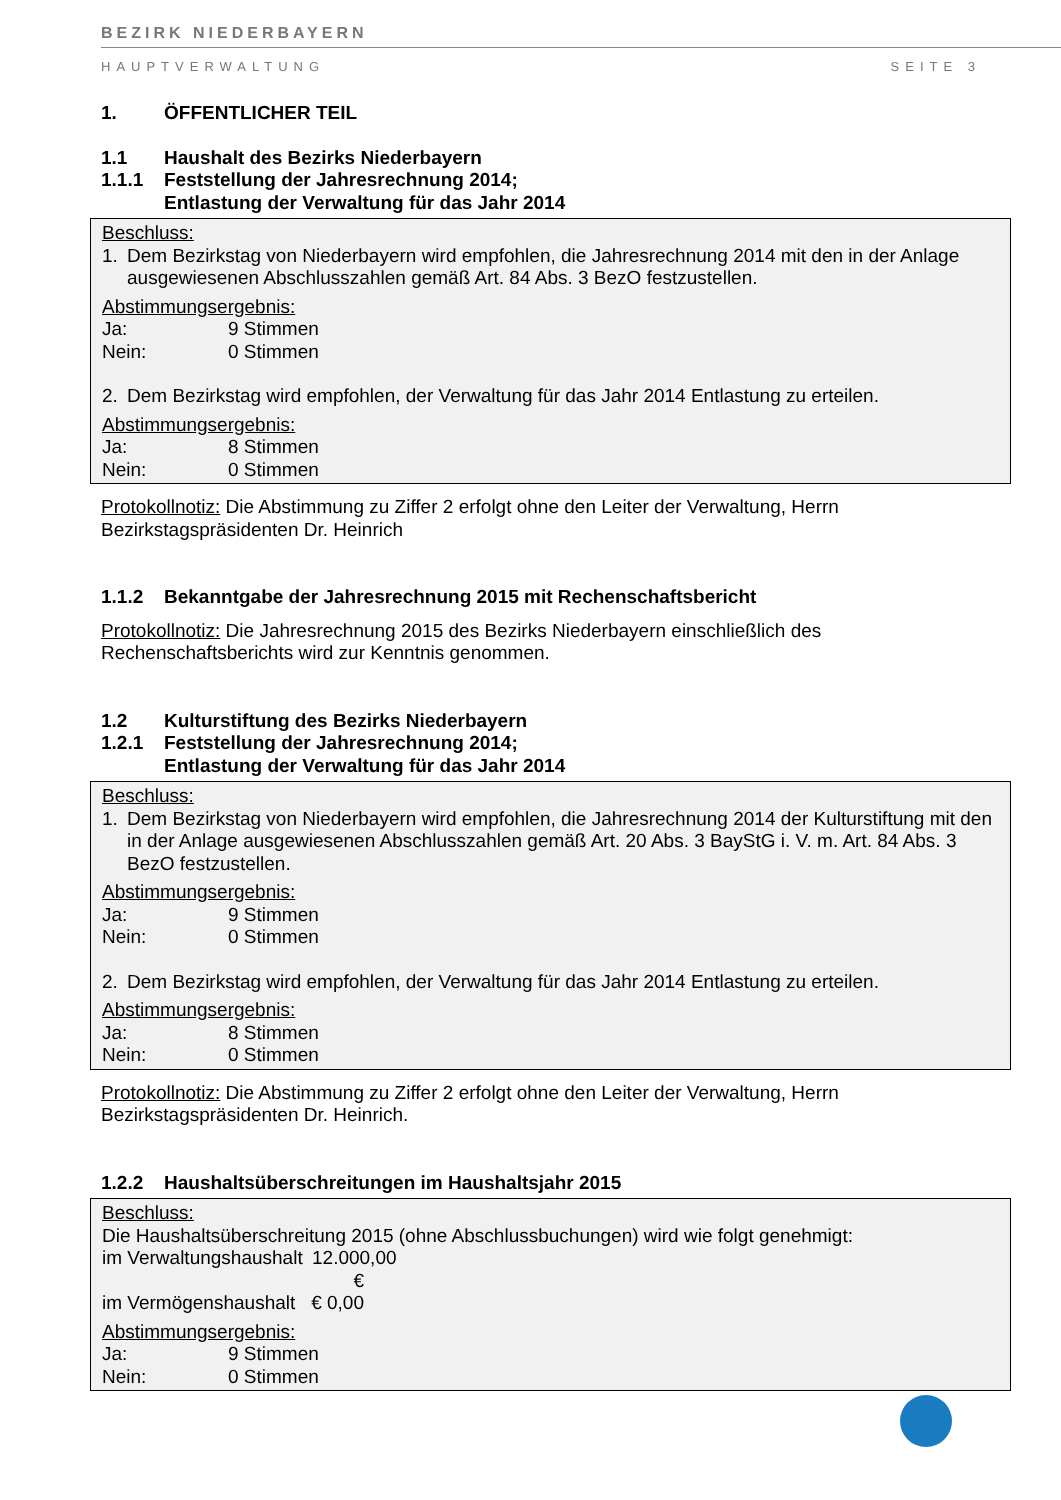BEZIRK NIEDERBAYERN
HAUPTVERWALTUNG SEITE 3
1. ÖFFENTLICHER TEIL
1.1 Haushalt des Bezirks Niederbayern
1.1.1 Feststellung der Jahresrechnung 2014;
Entlastung der Verwaltung für das Jahr 2014
Beschluss:
1. Dem Bezirkstag von Niederbayern wird empfohlen, die Jahresrechnung 2014 mit den in der Anlage ausgewiesenen Abschlusszahlen gemäß Art. 84 Abs. 3 BezO festzustellen.
Abstimmungsergebnis:
Ja: 9 Stimmen
Nein: 0 Stimmen
2. Dem Bezirkstag wird empfohlen, der Verwaltung für das Jahr 2014 Entlastung zu erteilen.
Abstimmungsergebnis:
Ja: 8 Stimmen
Nein: 0 Stimmen
Protokollnotiz: Die Abstimmung zu Ziffer 2 erfolgt ohne den Leiter der Verwaltung, Herrn Bezirkstagspräsidenten Dr. Heinrich
1.1.2 Bekanntgabe der Jahresrechnung 2015 mit Rechenschaftsbericht
Protokollnotiz: Die Jahresrechnung 2015 des Bezirks Niederbayern einschließlich des Rechenschaftsberichts wird zur Kenntnis genommen.
1.2 Kulturstiftung des Bezirks Niederbayern
1.2.1 Feststellung der Jahresrechnung 2014;
Entlastung der Verwaltung für das Jahr 2014
Beschluss:
1. Dem Bezirkstag von Niederbayern wird empfohlen, die Jahresrechnung 2014 der Kulturstiftung mit den in der Anlage ausgewiesenen Abschlusszahlen gemäß Art. 20 Abs. 3 BayStG i. V. m. Art. 84 Abs. 3 BezO festzustellen.
Abstimmungsergebnis:
Ja: 9 Stimmen
Nein: 0 Stimmen
2. Dem Bezirkstag wird empfohlen, der Verwaltung für das Jahr 2014 Entlastung zu erteilen.
Abstimmungsergebnis:
Ja: 8 Stimmen
Nein: 0 Stimmen
Protokollnotiz: Die Abstimmung zu Ziffer 2 erfolgt ohne den Leiter der Verwaltung, Herrn Bezirkstagspräsidenten Dr. Heinrich.
1.2.2 Haushaltsüberschreitungen im Haushaltsjahr 2015
Beschluss:
Die Haushaltsüberschreitung 2015 (ohne Abschlussbuchungen) wird wie folgt genehmigt:
im Verwaltungshaushalt 12.000,00 €
im Vermögenshaushalt 0,00 €
Abstimmungsergebnis:
Ja: 9 Stimmen
Nein: 0 Stimmen